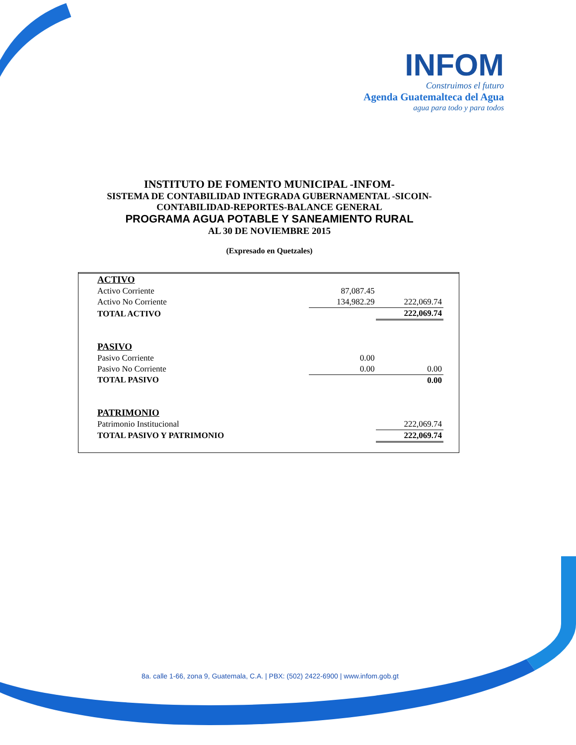INFOM
Construimos el futuro
Agenda Guatemalteca del Agua
agua para todo y para todos
INSTITUTO DE FOMENTO MUNICIPAL -INFOM-
SISTEMA DE CONTABILIDAD INTEGRADA GUBERNAMENTAL -SICOIN-
CONTABILIDAD-REPORTES-BALANCE GENERAL
PROGRAMA AGUA POTABLE Y SANEAMIENTO RURAL
AL 30 DE NOVIEMBRE 2015
(Expresado en Quetzales)
| ACTIVO | | |
| Activo Corriente | 87,087.45 | |
| Activo No Corriente | 134,982.29 | 222,069.74 |
| TOTAL ACTIVO | | 222,069.74 |
| PASIVO | | |
| Pasivo Corriente | 0.00 | |
| Pasivo No Corriente | 0.00 | 0.00 |
| TOTAL PASIVO | | 0.00 |
| PATRIMONIO | | |
| Patrimonio Institucional | | 222,069.74 |
| TOTAL PASIVO Y PATRIMONIO | | 222,069.74 |
8a. calle 1-66, zona 9, Guatemala, C.A. | PBX: (502) 2422-6900 | www.infom.gob.gt